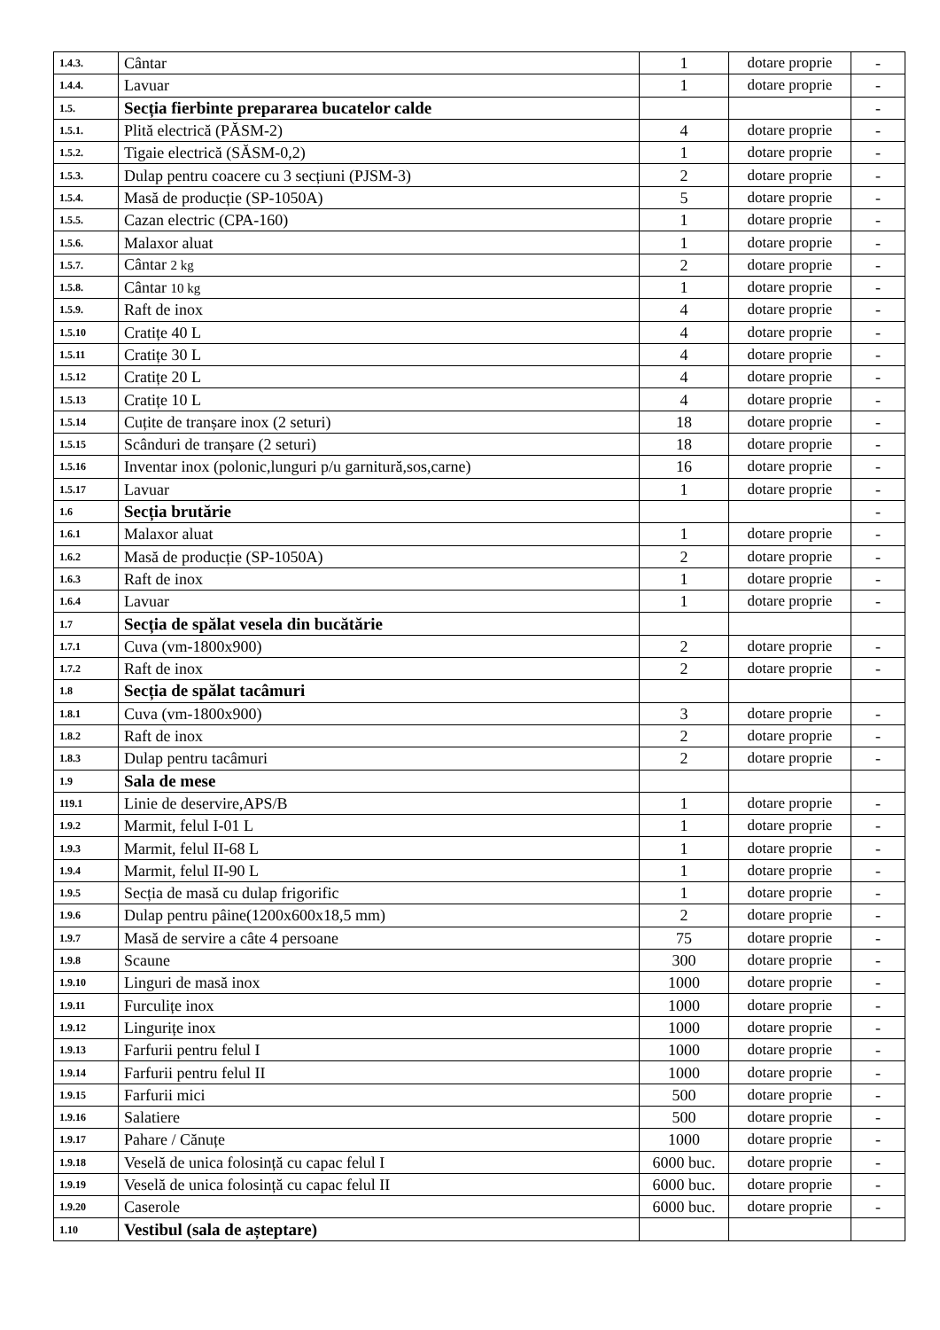| 1.4.3. | Cântar | 1 | dotare proprie | - |
| 1.4.4. | Lavuar | 1 | dotare proprie | - |
| 1.5. | Secția fierbinte prepararea bucatelor calde | | | - |
| 1.5.1. | Plită electrică (PĂSM-2) | 4 | dotare proprie | - |
| 1.5.2. | Tigaie electrică (SĂSM-0,2) | 1 | dotare proprie | - |
| 1.5.3. | Dulap pentru coacere cu 3 secțiuni (PJSM-3) | 2 | dotare proprie | - |
| 1.5.4. | Masă de producție (SP-1050A) | 5 | dotare proprie | - |
| 1.5.5. | Cazan electric (CPA-160) | 1 | dotare proprie | - |
| 1.5.6. | Malaxor aluat | 1 | dotare proprie | - |
| 1.5.7. | Cântar 2 kg | 2 | dotare proprie | - |
| 1.5.8. | Cântar 10 kg | 1 | dotare proprie | - |
| 1.5.9. | Raft de inox | 4 | dotare proprie | - |
| 1.5.10 | Cratițe 40 L | 4 | dotare proprie | - |
| 1.5.11 | Cratițe 30 L | 4 | dotare proprie | - |
| 1.5.12 | Cratițe 20 L | 4 | dotare proprie | - |
| 1.5.13 | Cratițe 10 L | 4 | dotare proprie | - |
| 1.5.14 | Cuțite de tranșare inox (2 seturi) | 18 | dotare proprie | - |
| 1.5.15 | Scânduri de tranșare (2 seturi) | 18 | dotare proprie | - |
| 1.5.16 | Inventar inox (polonic,lunguri p/u garnitură,sos,carne) | 16 | dotare proprie | - |
| 1.5.17 | Lavuar | 1 | dotare proprie | - |
| 1.6 | Secția brutărie | | | - |
| 1.6.1 | Malaxor aluat | 1 | dotare proprie | - |
| 1.6.2 | Masă de producție (SP-1050A) | 2 | dotare proprie | - |
| 1.6.3 | Raft de inox | 1 | dotare proprie | - |
| 1.6.4 | Lavuar | 1 | dotare proprie | - |
| 1.7 | Secția de spălat vesela din bucătărie | | | |
| 1.7.1 | Cuva (vm-1800x900) | 2 | dotare proprie | - |
| 1.7.2 | Raft de inox | 2 | dotare proprie | - |
| 1.8 | Secția de spălat tacâmuri | | | |
| 1.8.1 | Cuva (vm-1800x900) | 3 | dotare proprie | - |
| 1.8.2 | Raft de inox | 2 | dotare proprie | - |
| 1.8.3 | Dulap pentru tacâmuri | 2 | dotare proprie | - |
| 1.9 | Sala de mese | | | |
| 119.1 | Linie de deservire,APS/B | 1 | dotare proprie | - |
| 1.9.2 | Marmit, felul I-01 L | 1 | dotare proprie | - |
| 1.9.3 | Marmit, felul II-68 L | 1 | dotare proprie | - |
| 1.9.4 | Marmit, felul II-90 L | 1 | dotare proprie | - |
| 1.9.5 | Secția de masă cu dulap frigorific | 1 | dotare proprie | - |
| 1.9.6 | Dulap pentru pâine(1200x600x18,5 mm) | 2 | dotare proprie | - |
| 1.9.7 | Masă de servire a câte 4 persoane | 75 | dotare proprie | - |
| 1.9.8 | Scaune | 300 | dotare proprie | - |
| 1.9.10 | Linguri de masă inox | 1000 | dotare proprie | - |
| 1.9.11 | Furculițe inox | 1000 | dotare proprie | - |
| 1.9.12 | Lingurițe inox | 1000 | dotare proprie | - |
| 1.9.13 | Farfurii pentru felul I | 1000 | dotare proprie | - |
| 1.9.14 | Farfurii pentru felul II | 1000 | dotare proprie | - |
| 1.9.15 | Farfurii mici | 500 | dotare proprie | - |
| 1.9.16 | Salatiere | 500 | dotare proprie | - |
| 1.9.17 | Pahare / Cănuțe | 1000 | dotare proprie | - |
| 1.9.18 | Veselă de unica folosință cu capac felul I | 6000 buc. | dotare proprie | - |
| 1.9.19 | Veselă de unica folosință cu capac felul II | 6000 buc. | dotare proprie | - |
| 1.9.20 | Caserole | 6000 buc. | dotare proprie | - |
| 1.10 | Vestibul (sala de așteptare) | | | |